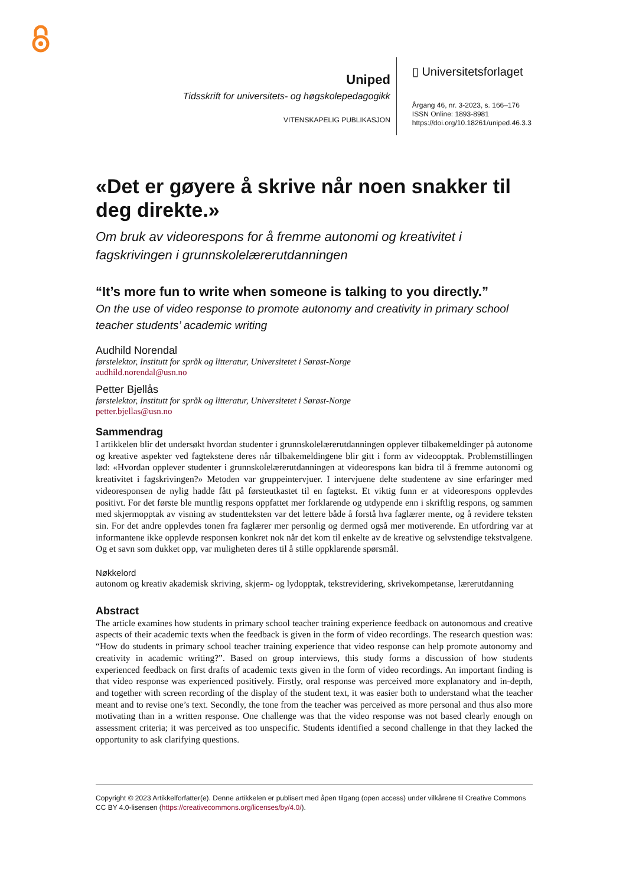Uniped
Tidsskrift for universitets- og høgskolepedagogikk
VITENSKAPELIG PUBLIKASJON
▯ Universitetsforlaget
Årgang 46, nr. 3-2023, s. 166–176
ISSN Online: 1893-8981
https://doi.org/10.18261/uniped.46.3.3
«Det er gøyere å skrive når noen snakker til deg direkte.»
Om bruk av videorespons for å fremme autonomi og kreativitet i fagskrivingen i grunnskolelærerutdanningen
“It’s more fun to write when someone is talking to you directly.”
On the use of video response to promote autonomy and creativity in primary school teacher students’ academic writing
Audhild Norendal
førstelektor, Institutt for språk og litteratur, Universitetet i Sørøst-Norge
audhild.norendal@usn.no
Petter Bjellås
førstelektor, Institutt for språk og litteratur, Universitetet i Sørøst-Norge
petter.bjellas@usn.no
Sammendrag
I artikkelen blir det undersøkt hvordan studenter i grunnskolelærerutdanningen opplever tilbakemeldinger på autonome og kreative aspekter ved fagtekstene deres når tilbakemeldingene blir gitt i form av videoopptak. Problemstillingen lød: «Hvordan opplever studenter i grunnskolelærerutdanningen at videorespons kan bidra til å fremme autonomi og kreativitet i fagskrivingen?» Metoden var gruppeintervjuer. I intervjuene delte studentene av sine erfaringer med videoresponsen de nylig hadde fått på førsteutkastet til en fagtekst. Et viktig funn er at videorespons opplevdes positivt. For det første ble muntlig respons oppfattet mer forklarende og utdypende enn i skriftlig respons, og sammen med skjermopptak av visning av studentteksten var det lettere både å forstå hva faglærer mente, og å revidere teksten sin. For det andre opplevdes tonen fra faglærer mer personlig og dermed også mer motiverende. En utfordring var at informantene ikke opplevde responsen konkret nok når det kom til enkelte av de kreative og selvstendige tekstvalgene. Og et savn som dukket opp, var muligheten deres til å stille oppklarende spørsmål.
Nøkkelord
autonom og kreativ akademisk skriving, skjerm- og lydopptak, tekstrevidering, skrivekompetanse, lærerutdanning
Abstract
The article examines how students in primary school teacher training experience feedback on autonomous and creative aspects of their academic texts when the feedback is given in the form of video recordings. The research question was: “How do students in primary school teacher training experience that video response can help promote autonomy and creativity in academic writing?”. Based on group interviews, this study forms a discussion of how students experienced feedback on first drafts of academic texts given in the form of video recordings. An important finding is that video response was experienced positively. Firstly, oral response was perceived more explanatory and in-depth, and together with screen recording of the display of the student text, it was easier both to understand what the teacher meant and to revise one’s text. Secondly, the tone from the teacher was perceived as more personal and thus also more motivating than in a written response. One challenge was that the video response was not based clearly enough on assessment criteria; it was perceived as too unspecific. Students identified a second challenge in that they lacked the opportunity to ask clarifying questions.
Copyright © 2023 Artikkelforfatter(e). Denne artikkelen er publisert med åpen tilgang (open access) under vilkårene til Creative Commons CC BY 4.0-lisensen (https://creativecommons.org/licenses/by/4.0/).